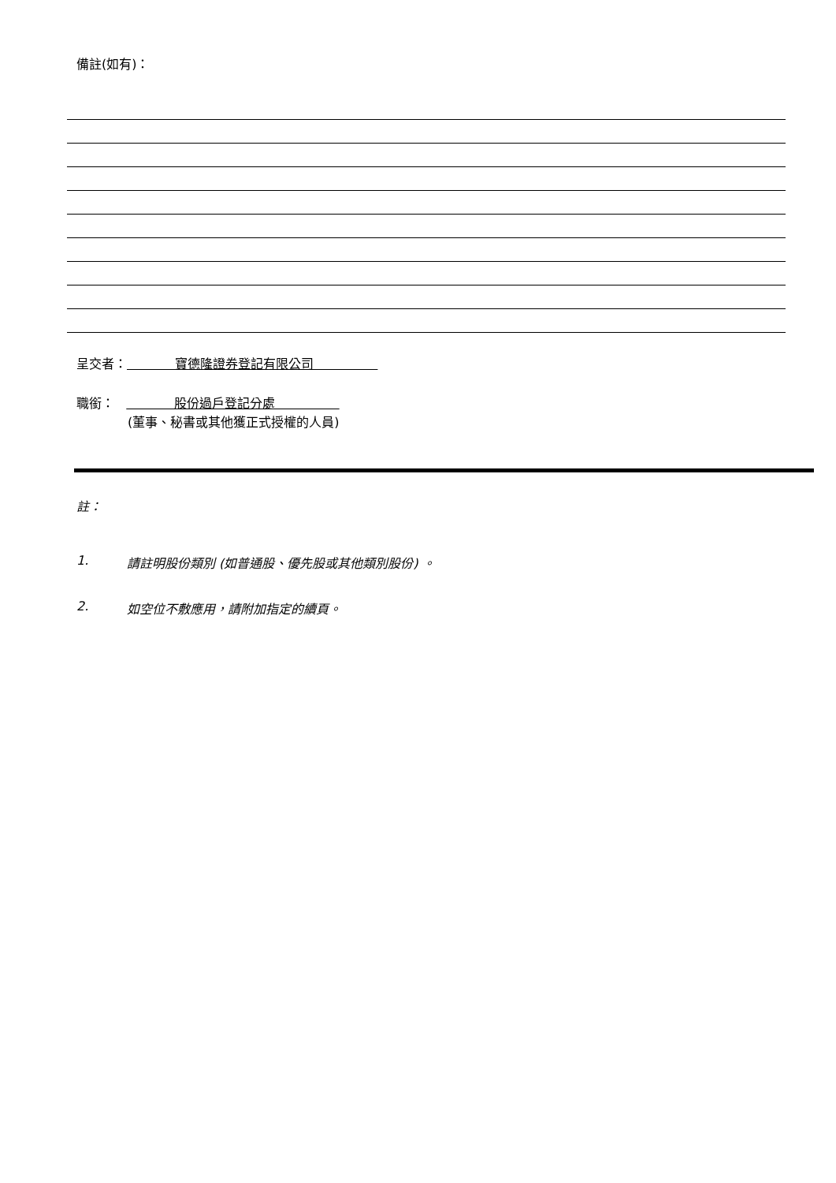備註(如有)：
呈交者： 寶德隆證券登記有限公司
職銜： 股份過戶登記分處
(董事、秘書或其他獲正式授權的人員)
註：
1. 請註明股份類別 (如普通股、優先股或其他類別股份) 。
2. 如空位不敷應用，請附加指定的續頁。